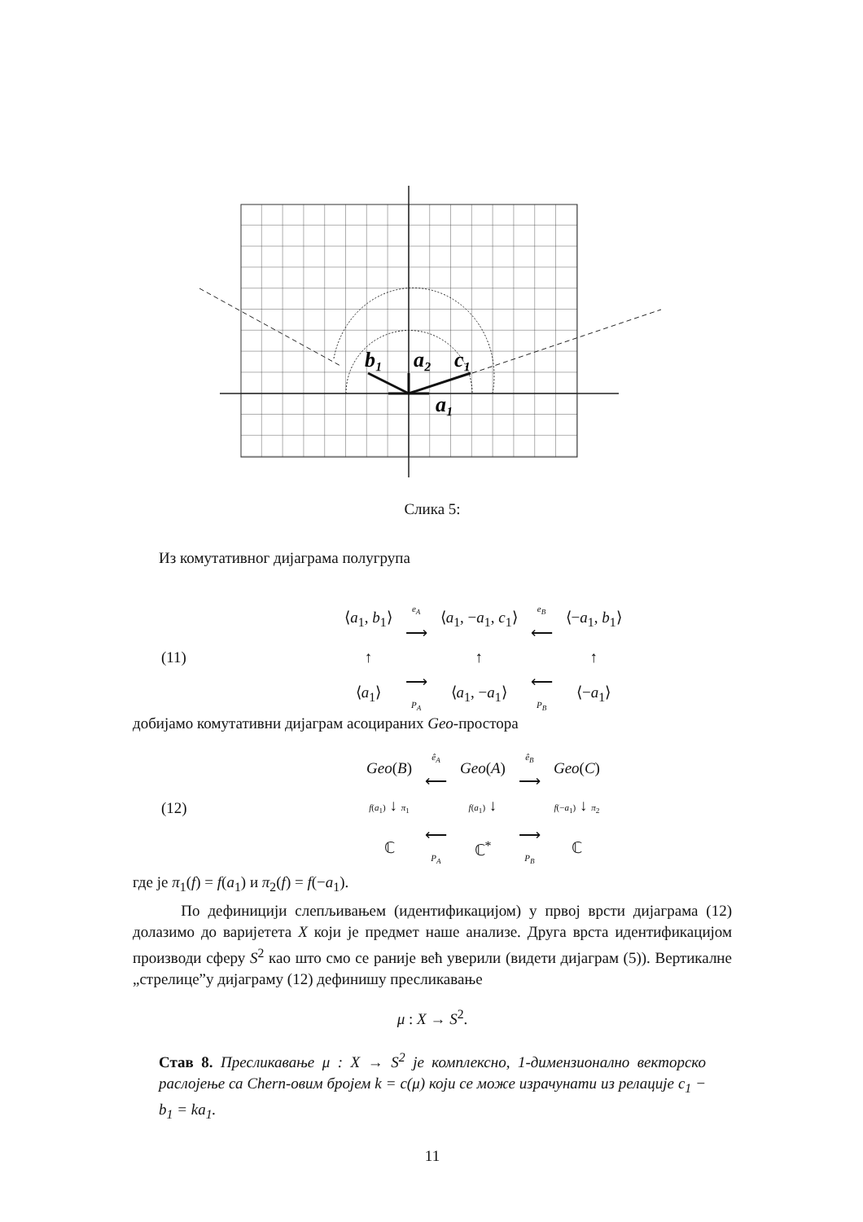b₁
a₂
c₁
a₁
Слика 5:
Из комутативног дијаграма полугрупа
(11)
| ⟨ a<sub>1</sub>, b<sub>1</sub>⟩ | e<sub>A</sub> ⟶ | ⟨ a<sub>1</sub>, − a<sub>1</sub>, c<sub>1</sub>⟩ | e<sub>B</sub> ⟵ | ⟨− a<sub>1</sub>, b<sub>1</sub>⟩ |
| ↑ | | ↑ | | ↑ |
| ⟨ a<sub>1</sub>⟩ | ⟶ P<sub>A</sub> | ⟨ a<sub>1</sub>, − a<sub>1</sub>⟩ | ⟵ P<sub>B</sub> | ⟨− a<sub>1</sub>⟩ |
добијамо комутативни дијаграм асоцираних Geo-простора
(12)
| Geo ( B ) | ê<sub>A</sub> ⟵ | Geo ( A ) | ê<sub>B</sub> ⟶ | Geo ( C ) |
| f ( a<sub>1</sub>) ↓ π<sub>1</sub> | | f ( a<sub>1</sub>) ↓ | | f (− a<sub>1</sub>) ↓ π<sub>2</sub> |
| ℂ | ⟵ P<sub>A</sub> | ℂ<sup>*</sup> | ⟶ P<sub>B</sub> | ℂ |
где је π<sub>1</sub>(f) = f(a<sub>1</sub>) и π<sub>2</sub>(f) = f(−a<sub>1</sub>).
По дефиницији слепљивањем (идентификацијом) у првој врсти дијаграма (12) долазимо до варијетета X који је предмет наше анализе. Друга врста идентификацијом производи сферу S<sup>2</sup> као што смо се раније већ уверили (видети дијаграм (5)). Вертикалне „стрелице”у дијаграму (12) дефинишу пресликавање
μ : X → S<sup>2</sup>.
Став 8. Пресликавање μ : X → S<sup>2</sup> је комплексно, 1-димензионално векторско раслојење са Chern-овим бројем k = c(μ) који се може израчунати из релације c<sub>1</sub> − b<sub>1</sub> = ka<sub>1</sub>.
11